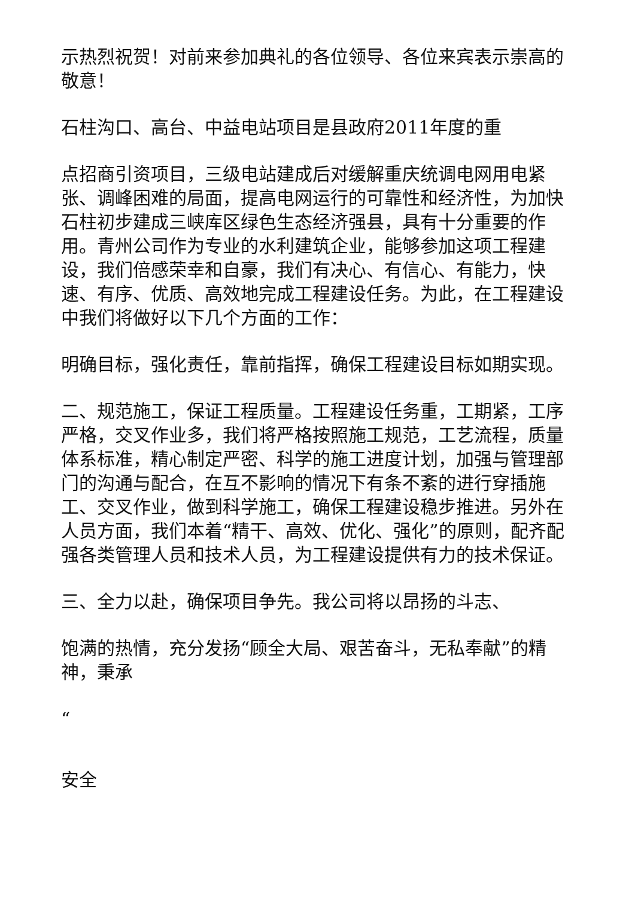示热烈祝贺！对前来参加典礼的各位领导、各位来宾表示崇高的敬意！
石柱沟口、高台、中益电站项目是县政府2011年度的重
点招商引资项目，三级电站建成后对缓解重庆统调电网用电紧张、调峰困难的局面，提高电网运行的可靠性和经济性，为加快石柱初步建成三峡库区绿色生态经济强县，具有十分重要的作用。青州公司作为专业的水利建筑企业，能够参加这项工程建设，我们倍感荣幸和自豪，我们有决心、有信心、有能力，快速、有序、优质、高效地完成工程建设任务。为此，在工程建设中我们将做好以下几个方面的工作：
明确目标，强化责任，靠前指挥，确保工程建设目标如期实现。
二、规范施工，保证工程质量。工程建设任务重，工期紧，工序严格，交叉作业多，我们将严格按照施工规范，工艺流程，质量体系标准，精心制定严密、科学的施工进度计划，加强与管理部门的沟通与配合，在互不影响的情况下有条不紊的进行穿插施工、交叉作业，做到科学施工，确保工程建设稳步推进。另外在人员方面，我们本着“精干、高效、优化、强化”的原则，配齐配强各类管理人员和技术人员，为工程建设提供有力的技术保证。
三、全力以赴，确保项目争先。我公司将以昂扬的斗志、
饱满的热情，充分发扬“顾全大局、艰苦奋斗，无私奉献”的精神，秉承
“
安全